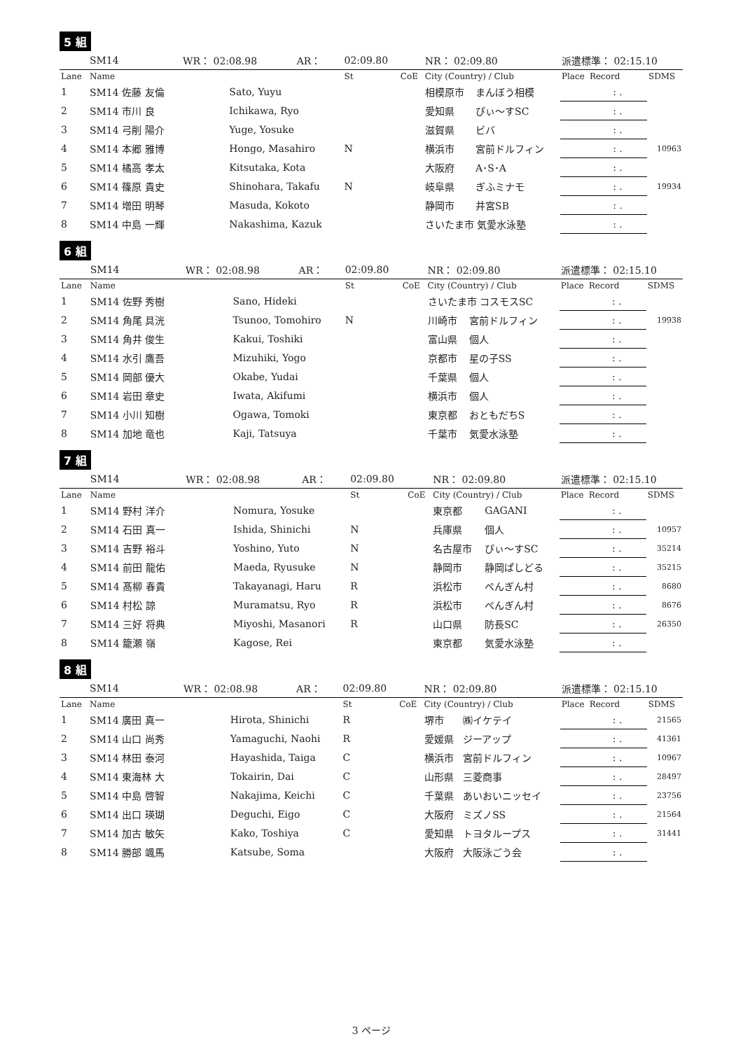5 組
| | SM14 | WR： 02:08.98 | | AR： | 02:09.80 | | NR： 02:09.80 | | 派遣標準： 02:15.10 | | |
| Lane | Name | | | | St | CoE | City (Country) / Club | | Place | Record | SDMS |
| 1 | SM14 佐藤 友倫 | | Sato, Yuyu | | | | 相模原市 | まんぼう相模 | | : . | |
| 2 | SM14 市川 良 | | Ichikawa, Ryo | | | | 愛知県 | ぴぃ〜すSC | | : . | |
| 3 | SM14 弓削 陽介 | | Yuge, Yosuke | | | | 滋賀県 | ビバ | | : . | |
| 4 | SM14 本郷 雅博 | | Hongo, Masahiro | | N | | 横浜市 | 宮前ドルフィン | | : . | 10963 |
| 5 | SM14 橘高 孝太 | | Kitsutaka, Kota | | | | 大阪府 | A･S･A | | : . | |
| 6 | SM14 篠原 貴史 | | Shinohara, Takafu | | N | | 岐阜県 | ぎふミナモ | | : . | 19934 |
| 7 | SM14 増田 明琴 | | Masuda, Kokoto | | | | 静岡市 | 井宮SB | | : . | |
| 8 | SM14 中島 一輝 | | Nakashima, Kazuk | | | | さいたま市 気愛水泳塾 | | | : . | |
6 組
| | SM14 | WR： 02:08.98 | | AR： | 02:09.80 | | NR： 02:09.80 | | 派遣標準： 02:15.10 | | |
| Lane | Name | | | | St | CoE | City (Country) / Club | | Place | Record | SDMS |
| 1 | SM14 佐野 秀樹 | | Sano, Hideki | | | | さいたま市 コスモスSC | | | : . | |
| 2 | SM14 角尾 具洸 | | Tsunoo, Tomohiro | | N | | 川崎市 | 宮前ドルフィン | | : . | 19938 |
| 3 | SM14 角井 俊生 | | Kakui, Toshiki | | | | 富山県 | 個人 | | : . | |
| 4 | SM14 水引 鷹吾 | | Mizuhiki, Yogo | | | | 京都市 | 星の子SS | | : . | |
| 5 | SM14 岡部 優大 | | Okabe, Yudai | | | | 千葉県 | 個人 | | : . | |
| 6 | SM14 岩田 章史 | | Iwata, Akifumi | | | | 横浜市 | 個人 | | : . | |
| 7 | SM14 小川 知樹 | | Ogawa, Tomoki | | | | 東京都 | おともだちS | | : . | |
| 8 | SM14 加地 竜也 | | Kaji, Tatsuya | | | | 千葉市 | 気愛水泳塾 | | : . | |
7 組
| | SM14 | WR： 02:08.98 | | AR： | 02:09.80 | | NR： 02:09.80 | | 派遣標準： 02:15.10 | | |
| Lane | Name | | | | St | CoE | City (Country) / Club | | Place | Record | SDMS |
| 1 | SM14 野村 洋介 | | Nomura, Yosuke | | | | 東京都 | GAGANI | | : . | |
| 2 | SM14 石田 真一 | | Ishida, Shinichi | | N | | 兵庫県 | 個人 | | : . | 10957 |
| 3 | SM14 吉野 裕斗 | | Yoshino, Yuto | | N | | 名古屋市 | ぴぃ〜すSC | | : . | 35214 |
| 4 | SM14 前田 龍佑 | | Maeda, Ryusuke | | N | | 静岡市 | 静岡ぱしどる | | : . | 35215 |
| 5 | SM14 髙柳 春貴 | | Takayanagi, Haru | | R | | 浜松市 | ぺんぎん村 | | : . | 8680 |
| 6 | SM14 村松 諒 | | Muramatsu, Ryo | | R | | 浜松市 | ぺんぎん村 | | : . | 8676 |
| 7 | SM14 三好 将典 | | Miyoshi, Masanori | | R | | 山口県 | 防長SC | | : . | 26350 |
| 8 | SM14 籠瀬 嶺 | | Kagose, Rei | | | | 東京都 | 気愛水泳塾 | | : . | |
8 組
| | SM14 | WR： 02:08.98 | | AR： | 02:09.80 | | NR： 02:09.80 | | 派遣標準： 02:15.10 | | |
| Lane | Name | | | | St | CoE | City (Country) / Club | | Place | Record | SDMS |
| 1 | SM14 廣田 真一 | | Hirota, Shinichi | | R | | 堺市 | ㈱イケテイ | | : . | 21565 |
| 2 | SM14 山口 尚秀 | | Yamaguchi, Naohi | | R | | 愛媛県 | ジーアップ | | : . | 41361 |
| 3 | SM14 林田 泰河 | | Hayashida, Taiga | | C | | 横浜市 | 宮前ドルフィン | | : . | 10967 |
| 4 | SM14 東海林 大 | | Tokairin, Dai | | C | | 山形県 | 三菱商事 | | : . | 28497 |
| 5 | SM14 中島 啓智 | | Nakajima, Keichi | | C | | 千葉県 | あいおいニッセイ | | : . | 23756 |
| 6 | SM14 出口 瑛瑚 | | Deguchi, Eigo | | C | | 大阪府 | ミズノSS | | : . | 21564 |
| 7 | SM14 加古 敏矢 | | Kako, Toshiya | | C | | 愛知県 | トヨタループス | | : . | 31441 |
| 8 | SM14 勝部 颯馬 | | Katsube, Soma | | | | 大阪府 | 大阪泳ごう会 | | : . | |
3 ページ